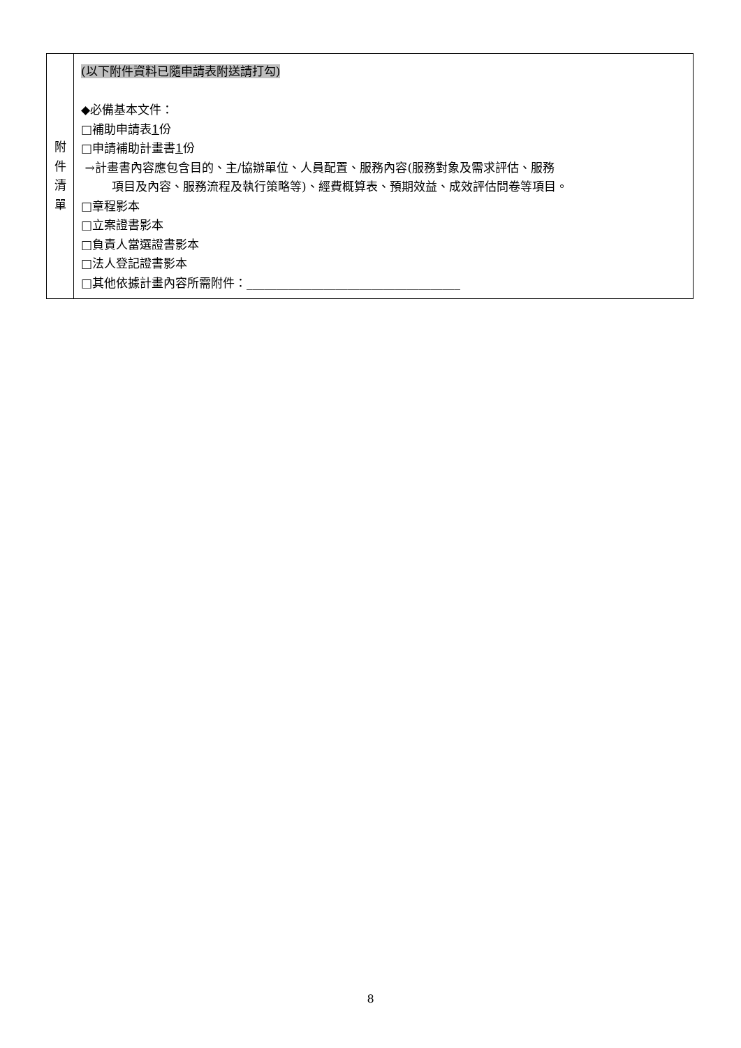| 附 件 清 單 | (以下附件資料已隨申請表附送請打勾) ◆必備基本文件： □補助申請表 1 份 □申請補助計畫書 1 份 →計畫書內容應包含目的、主/協辦單位、人員配置、服務內容(服務對象及需求評估、服務 項目及內容、服務流程及執行策略等)、經費概算表、預期效益、成效評估問卷等項目。 □章程影本 □立案證書影本 □負責人當選證書影本 □法人登記證書影本 □其他依據計畫內容所需附件：____________________________________ |
8